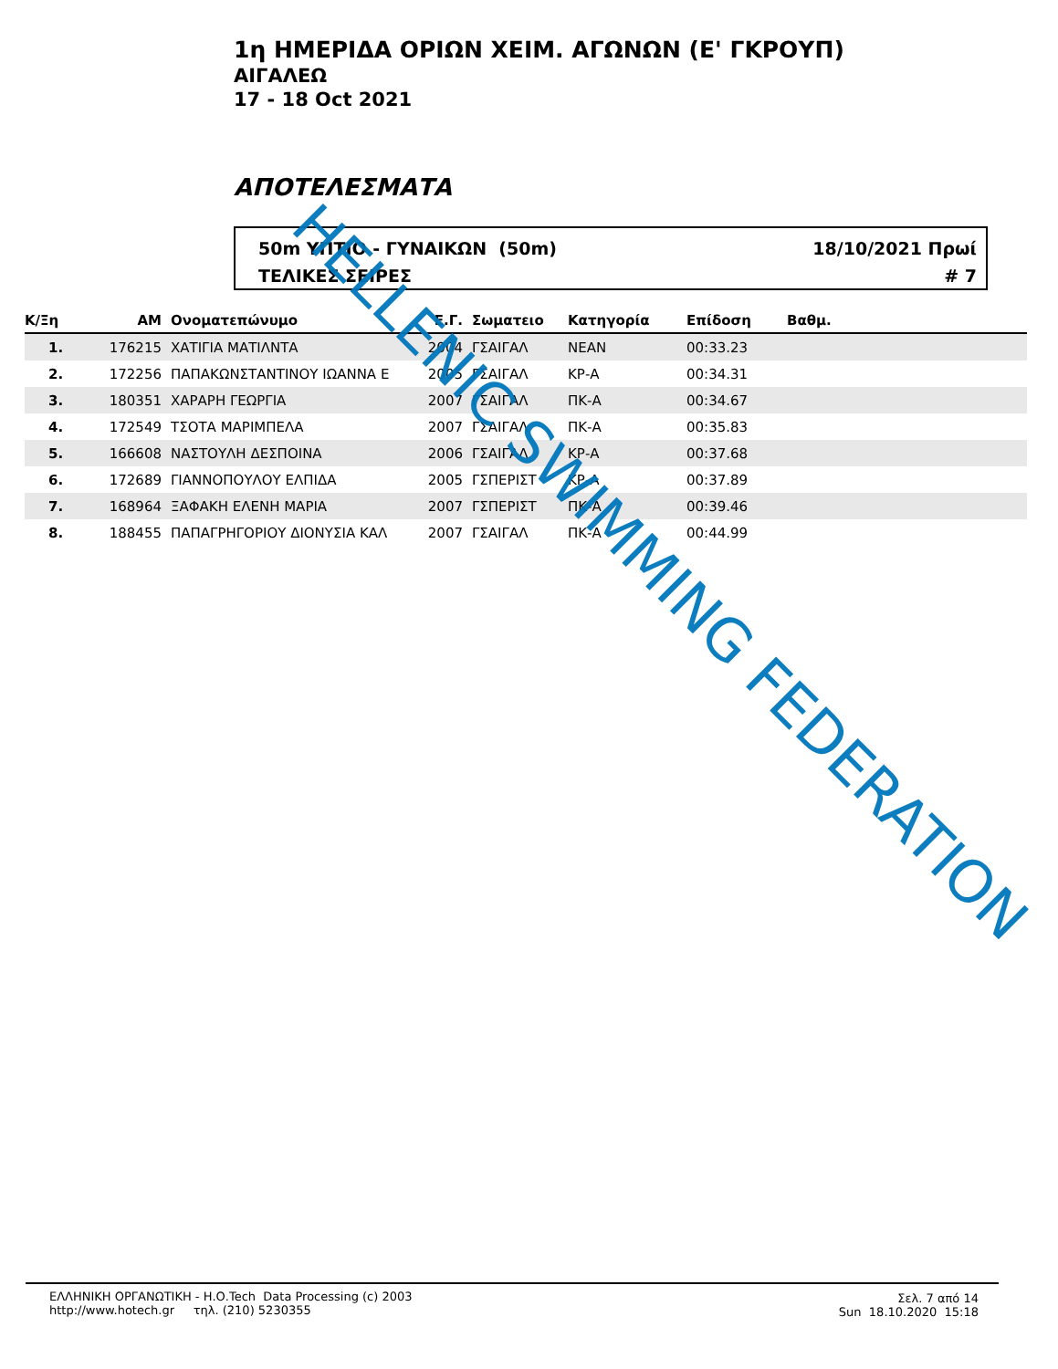1η ΗΜΕΡΙΔΑ ΟΡΙΩΝ ΧΕΙΜ. ΑΓΩΝΩΝ (Ε' ΓΚΡΟΥΠ)
ΑΙΓΑΛΕΩ
17 - 18 Oct 2021
ΑΠΟΤΕΛΕΣΜΑΤΑ
50m ΥΠΤΙΟ - ΓΥΝΑΙΚΩΝ (50m)
ΤΕΛΙΚΕΣ ΣΕΙΡΕΣ
18/10/2021 Πρωί
# 7
| Κ/Ξη | ΑΜ | Ονοματεπώνυμο | Ε.Γ. | Σωματειο | Κατηγορία | Επίδοση | Βαθμ. |
| --- | --- | --- | --- | --- | --- | --- | --- |
| 1. | 176215 | ΧΑΤΙΓΙΑ ΜΑΤΙΛΝΤΑ | 2004 | ΓΣΑΙΓΑΛ | ΝΕΑΝ | 00:33.23 | |
| 2. | 172256 | ΠΑΠΑΚΩΝΣΤΑΝΤΙΝΟΥ ΙΩΑΝΝΑ Ε | 2005 | ΓΣΑΙΓΑΛ | ΚΡ-Α | 00:34.31 | |
| 3. | 180351 | ΧΑΡΑΡΗ ΓΕΩΡΓΙΑ | 2007 | ΓΣΑΙΓΑΛ | ΠΚ-Α | 00:34.67 | |
| 4. | 172549 | ΤΣΟΤΑ ΜΑΡΙΜΠΕΛΑ | 2007 | ΓΣΑΙΓΑΛ | ΠΚ-Α | 00:35.83 | |
| 5. | 166608 | ΝΑΣΤΟΥΛΗ ΔΕΣΠΟΙΝΑ | 2006 | ΓΣΑΙΓΑΛ | ΚΡ-Α | 00:37.68 | |
| 6. | 172689 | ΓΙΑΝΝΟΠΟΥΛΟΥ ΕΛΠΙΔΑ | 2005 | ΓΣΠΕΡΙΣΤ | ΚΡ-Α | 00:37.89 | |
| 7. | 168964 | ΞΑΦΑΚΗ ΕΛΕΝΗ ΜΑΡΙΑ | 2007 | ΓΣΠΕΡΙΣΤ | ΠΚ-Α | 00:39.46 | |
| 8. | 188455 | ΠΑΠΑΓΡΗΓΟΡΙΟΥ ΔΙΟΝΥΣΙΑ ΚΑΛ | 2007 | ΓΣΑΙΓΑΛ | ΠΚ-Α | 00:44.99 | |
HELLENIC SWIMMING FEDERATION
ΕΛΛΗΝΙΚΗ ΟΡΓΑΝΩΤΙΚΗ - Η.Ο.Tech Data Processing (c) 2003
http://www.hotech.gr τηλ. (210) 5230355
Σελ. 7 από 14
Sun 18.10.2020 15:18